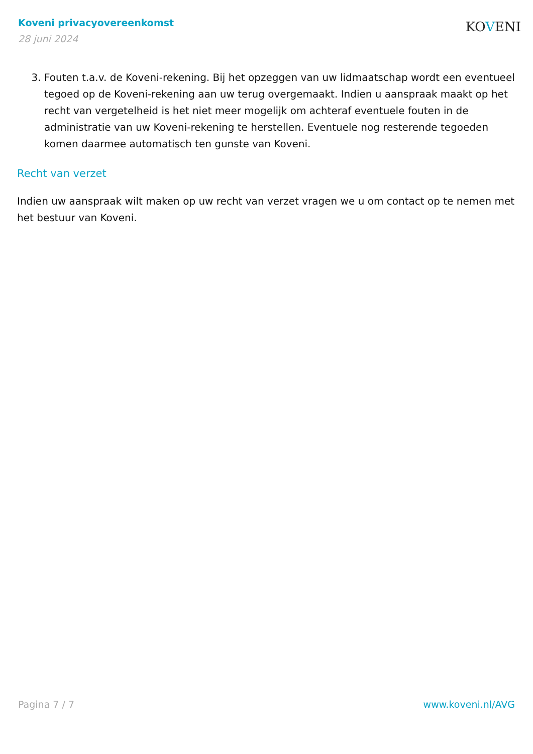Koveni privacyovereenkomst
28 juni 2024
KOVENI
3. Fouten t.a.v. de Koveni-rekening. Bij het opzeggen van uw lidmaatschap wordt een eventueel tegoed op de Koveni-rekening aan uw terug overgemaakt. Indien u aanspraak maakt op het recht van vergetelheid is het niet meer mogelijk om achteraf eventuele fouten in de administratie van uw Koveni-rekening te herstellen. Eventuele nog resterende tegoeden komen daarmee automatisch ten gunste van Koveni.
Recht van verzet
Indien uw aanspraak wilt maken op uw recht van verzet vragen we u om contact op te nemen met het bestuur van Koveni.
Pagina 7 / 7 www.koveni.nl/AVG